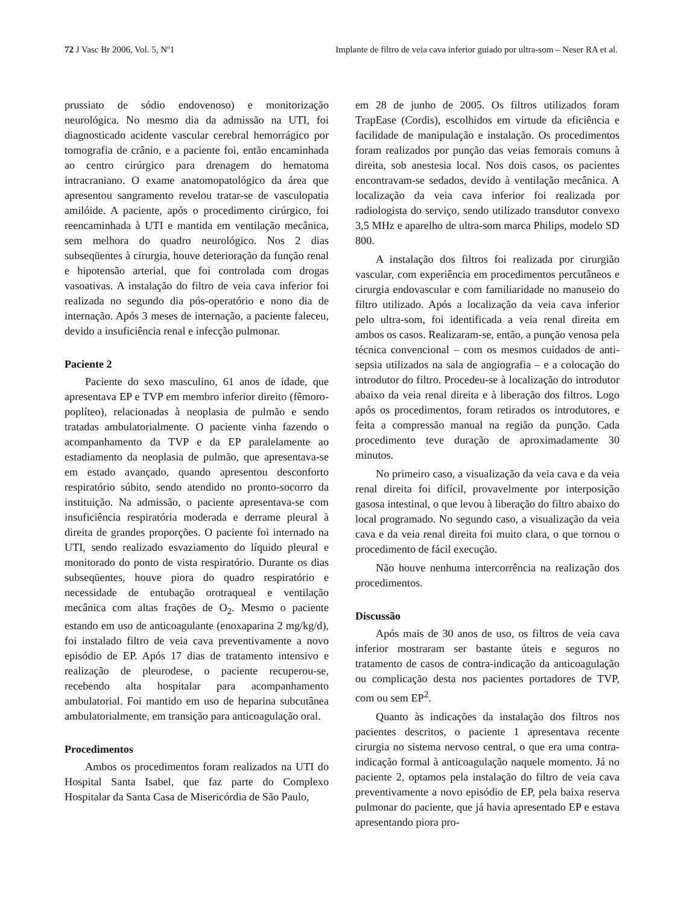72 J Vasc Br 2006, Vol. 5, Nº1 Implante de filtro de veia cava inferior guiado por ultra-som – Neser RA et al.
prussiato de sódio endovenoso) e monitorização neurológica. No mesmo dia da admissão na UTI, foi diagnosticado acidente vascular cerebral hemorrágico por tomografia de crânio, e a paciente foi, então encaminhada ao centro cirúrgico para drenagem do hematoma intracraniano. O exame anatomopatológico da área que apresentou sangramento revelou tratar-se de vasculopatia amilóide. A paciente, após o procedimento cirúrgico, foi reencaminhada à UTI e mantida em ventilação mecânica, sem melhora do quadro neurológico. Nos 2 dias subseqüentes à cirurgia, houve deterioração da função renal e hipotensão arterial, que foi controlada com drogas vasoativas. A instalação do filtro de veia cava inferior foi realizada no segundo dia pós-operatório e nono dia de internação. Após 3 meses de internação, a paciente faleceu, devido a insuficiência renal e infecção pulmonar.
Paciente 2
Paciente do sexo masculino, 61 anos de idade, que apresentava EP e TVP em membro inferior direito (fêmoro-poplíteo), relacionadas à neoplasia de pulmão e sendo tratadas ambulatorialmente. O paciente vinha fazendo o acompanhamento da TVP e da EP paralelamente ao estadiamento da neoplasia de pulmão, que apresentava-se em estado avançado, quando apresentou desconforto respiratório súbito, sendo atendido no pronto-socorro da instituição. Na admissão, o paciente apresentava-se com insuficiência respiratória moderada e derrame pleural à direita de grandes proporções. O paciente foi internado na UTI, sendo realizado esvaziamento do líquido pleural e monitorado do ponto de vista respiratório. Durante os dias subseqüentes, houve piora do quadro respiratório e necessidade de entubação orotraqueal e ventilação mecânica com altas frações de O<sub>2</sub>. Mesmo o paciente estando em uso de anticoagulante (enoxaparina 2 mg/kg/d), foi instalado filtro de veia cava preventivamente a novo episódio de EP. Após 17 dias de tratamento intensivo e realização de pleurodese, o paciente recuperou-se, recebendo alta hospitalar para acompanhamento ambulatorial. Foi mantido em uso de heparina subcutânea ambulatorialmente, em transição para anticoagulação oral.
Procedimentos
Ambos os procedimentos foram realizados na UTI do Hospital Santa Isabel, que faz parte do Complexo Hospitalar da Santa Casa de Misericórdia de São Paulo,
em 28 de junho de 2005. Os filtros utilizados foram TrapEase (Cordis), escolhidos em virtude da eficiência e facilidade de manipulação e instalação. Os procedimentos foram realizados por punção das veias femorais comuns à direita, sob anestesia local. Nos dois casos, os pacientes encontravam-se sedados, devido à ventilação mecânica. A localização da veia cava inferior foi realizada por radiologista do serviço, sendo utilizado transdutor convexo 3,5 MHz e aparelho de ultra-som marca Philips, modelo SD 800.
A instalação dos filtros foi realizada por cirurgião vascular, com experiência em procedimentos percutâneos e cirurgia endovascular e com familiaridade no manuseio do filtro utilizado. Após a localização da veia cava inferior pelo ultra-som, foi identificada a veia renal direita em ambos os casos. Realizaram-se, então, a punção venosa pela técnica convencional – com os mesmos cuidados de anti-sepsia utilizados na sala de angiografia – e a colocação do introdutor do filtro. Procedeu-se à localização do introdutor abaixo da veia renal direita e à liberação dos filtros. Logo após os procedimentos, foram retirados os introdutores, e feita a compressão manual na região da punção. Cada procedimento teve duração de aproximadamente 30 minutos.
No primeiro caso, a visualização da veia cava e da veia renal direita foi difícil, provavelmente por interposição gasosa intestinal, o que levou à liberação do filtro abaixo do local programado. No segundo caso, a visualização da veia cava e da veia renal direita foi muito clara, o que tornou o procedimento de fácil execução.
Não houve nenhuma intercorrência na realização dos procedimentos.
Discussão
Após mais de 30 anos de uso, os filtros de veia cava inferior mostraram ser bastante úteis e seguros no tratamento de casos de contra-indicação da anticoagulação ou complicação desta nos pacientes portadores de TVP, com ou sem EP<sup>2</sup>.
Quanto às indicações da instalação dos filtros nos pacientes descritos, o paciente 1 apresentava recente cirurgia no sistema nervoso central, o que era uma contra-indicação formal à anticoagulação naquele momento. Já no paciente 2, optamos pela instalação do filtro de veia cava preventivamente a novo episódio de EP, pela baixa reserva pulmonar do paciente, que já havia apresentado EP e estava apresentando piora pro-